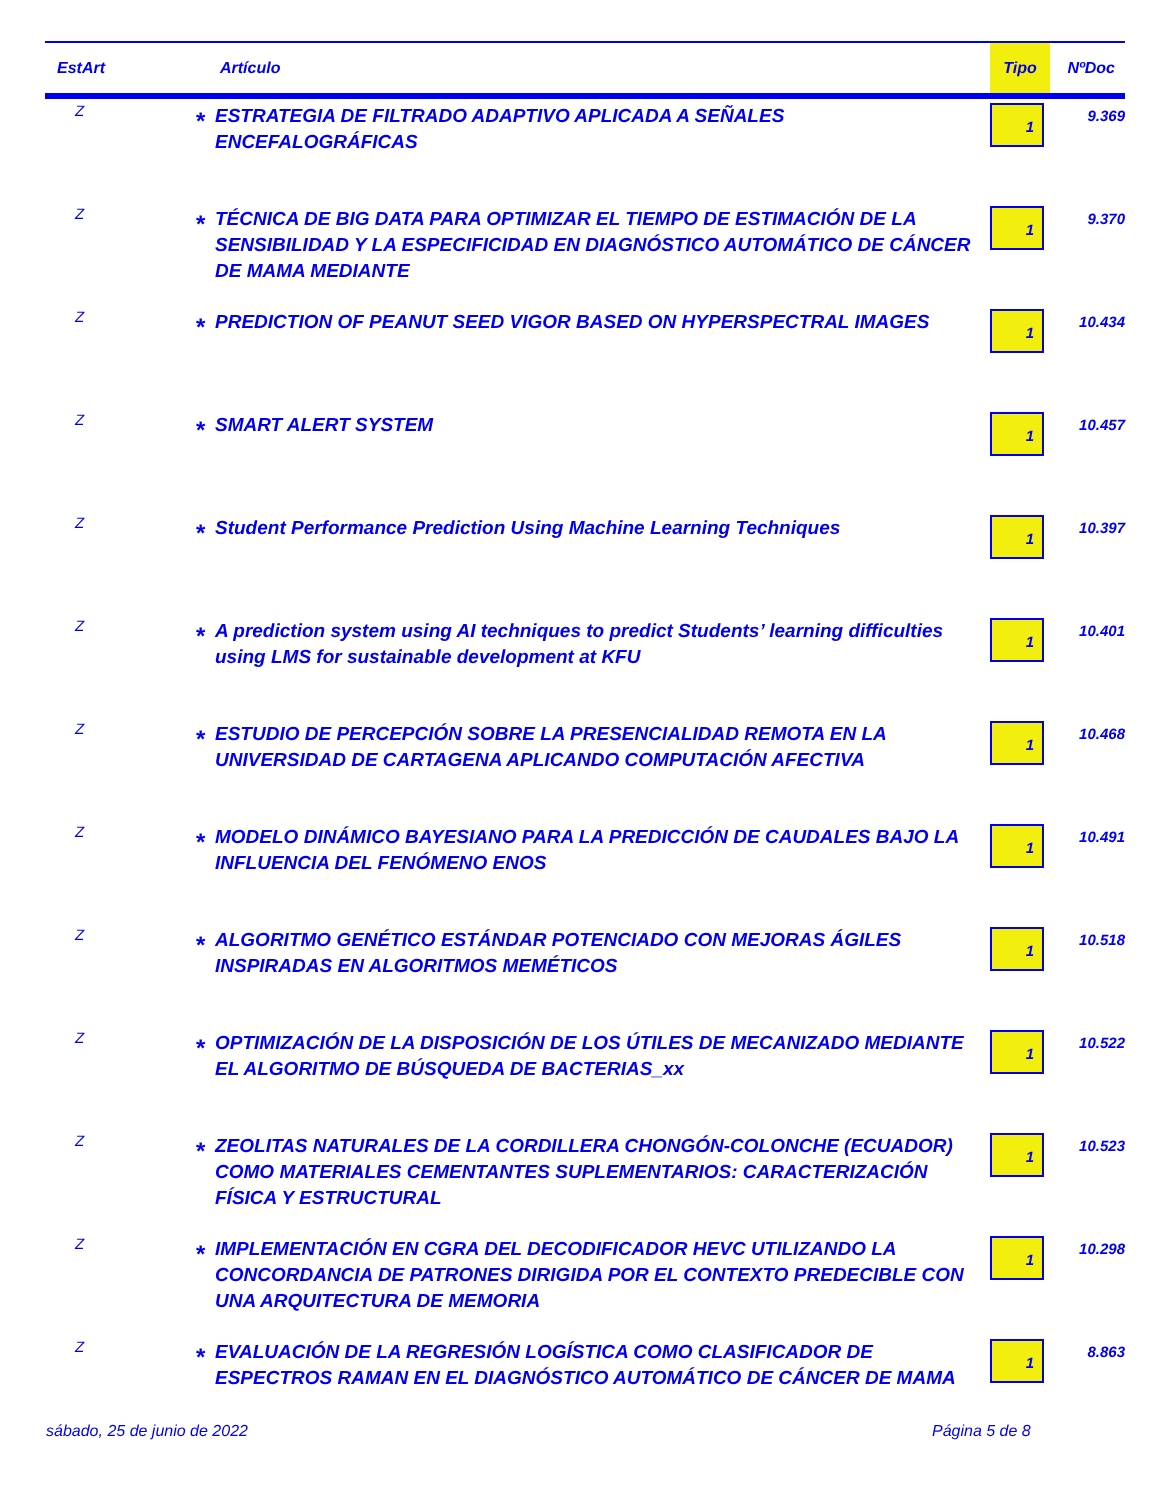| EstArt | | Artículo | Tipo | NºDoc |
| --- | --- | --- | --- | --- |
| Z | * | ESTRATEGIA DE FILTRADO ADAPTIVO APLICADA A SEÑALES ENCEFALOGRÁFICAS | 1 | 9.369 |
| Z | * | TÉCNICA DE BIG DATA PARA OPTIMIZAR EL TIEMPO DE ESTIMACIÓN DE LA SENSIBILIDAD Y LA ESPECIFICIDAD EN DIAGNÓSTICO AUTOMÁTICO DE CÁNCER DE MAMA MEDIANTE | 1 | 9.370 |
| Z | * | PREDICTION OF PEANUT SEED VIGOR BASED ON HYPERSPECTRAL IMAGES | 1 | 10.434 |
| Z | * | SMART ALERT SYSTEM | 1 | 10.457 |
| Z | * | Student Performance Prediction Using Machine Learning Techniques | 1 | 10.397 |
| Z | * | A prediction system using AI techniques to predict Students’ learning difficulties using LMS for sustainable development at KFU | 1 | 10.401 |
| Z | * | ESTUDIO DE PERCEPCIÓN SOBRE LA PRESENCIALIDAD REMOTA EN LA UNIVERSIDAD DE CARTAGENA APLICANDO COMPUTACIÓN AFECTIVA | 1 | 10.468 |
| Z | * | MODELO DINÁMICO BAYESIANO PARA LA PREDICCIÓN DE CAUDALES BAJO LA INFLUENCIA DEL FENÓMENO ENOS | 1 | 10.491 |
| Z | * | ALGORITMO GENÉTICO ESTÁNDAR POTENCIADO CON MEJORAS ÁGILES INSPIRADAS EN ALGORITMOS MEMÉTICOS | 1 | 10.518 |
| Z | * | OPTIMIZACIÓN DE LA DISPOSICIÓN DE LOS ÚTILES DE MECANIZADO MEDIANTE EL ALGORITMO DE BÚSQUEDA DE BACTERIAS_xx | 1 | 10.522 |
| Z | * | ZEOLITAS NATURALES DE LA CORDILLERA CHONGÓN-COLONCHE (ECUADOR) COMO MATERIALES CEMENTANTES SUPLEMENTARIOS: CARACTERIZACIÓN FÍSICA Y ESTRUCTURAL | 1 | 10.523 |
| Z | * | IMPLEMENTACIÓN EN CGRA DEL DECODIFICADOR HEVC UTILIZANDO LA CONCORDANCIA DE PATRONES DIRIGIDA POR EL CONTEXTO PREDECIBLE CON UNA ARQUITECTURA DE MEMORIA | 1 | 10.298 |
| Z | * | EVALUACIÓN DE LA REGRESIÓN LOGÍSTICA COMO CLASIFICADOR DE ESPECTROS RAMAN EN EL DIAGNÓSTICO AUTOMÁTICO DE CÁNCER DE MAMA | 1 | 8.863 |
sábado, 25 de junio de 2022 Página 5 de 8